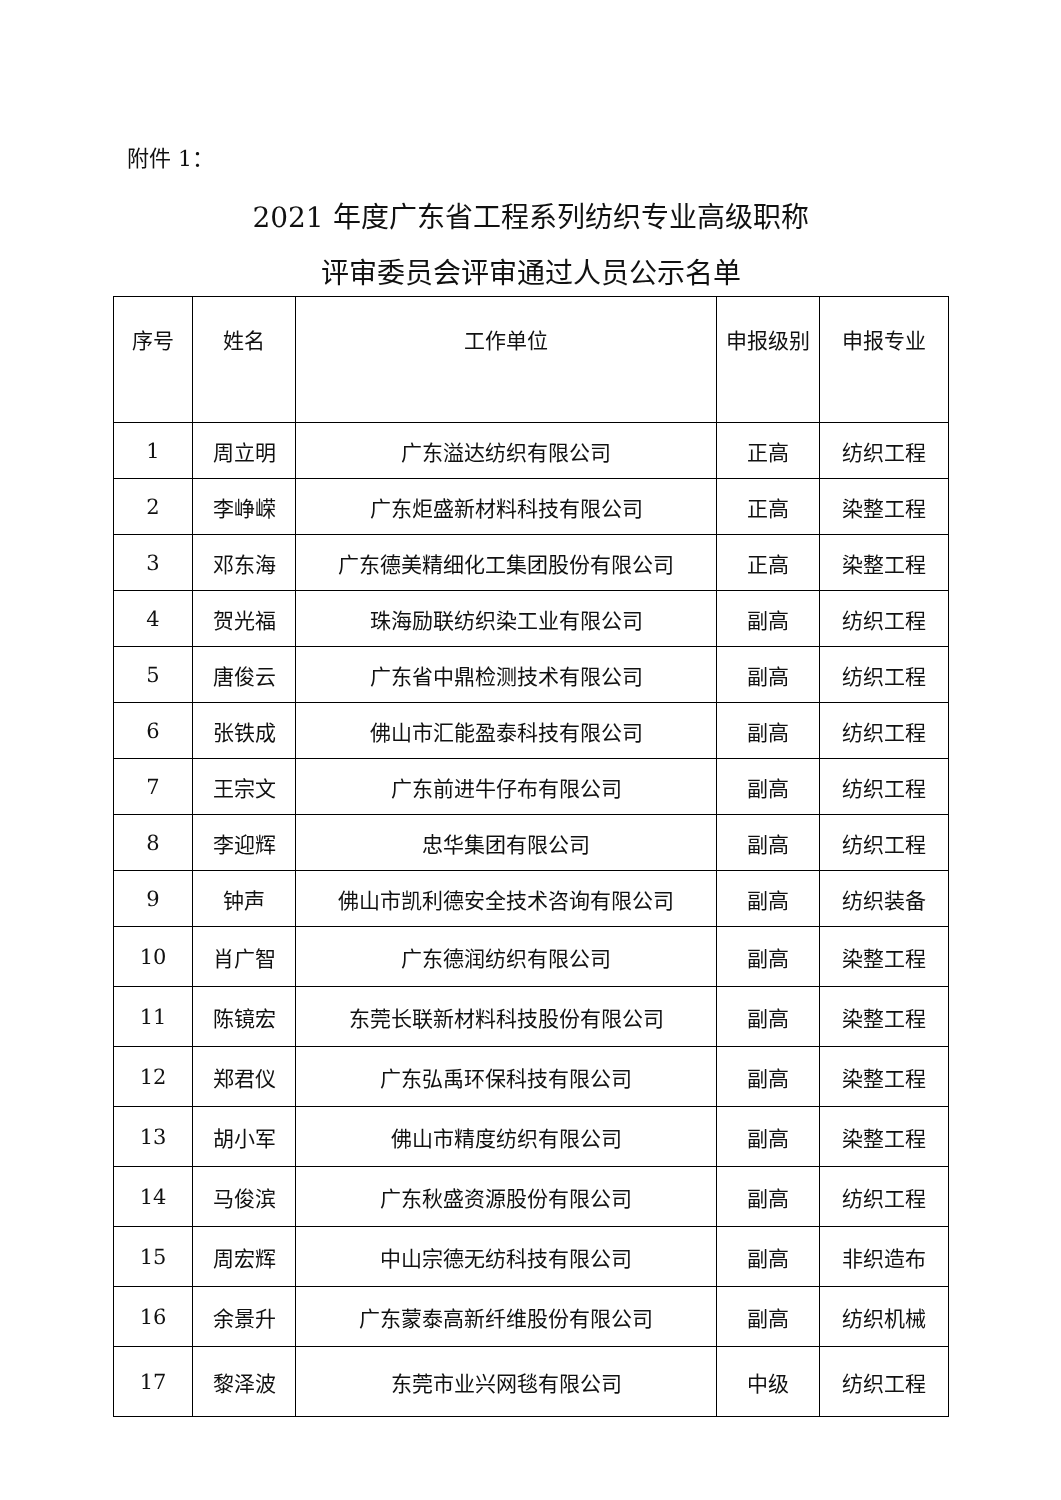附件 1：
2021 年度广东省工程系列纺织专业高级职称
评审委员会评审通过人员公示名单
| 序号 | 姓名 | 工作单位 | 申报级别 | 申报专业 |
| --- | --- | --- | --- | --- |
| 1 | 周立明 | 广东溢达纺织有限公司 | 正高 | 纺织工程 |
| 2 | 李峥嵘 | 广东炬盛新材料科技有限公司 | 正高 | 染整工程 |
| 3 | 邓东海 | 广东德美精细化工集团股份有限公司 | 正高 | 染整工程 |
| 4 | 贺光福 | 珠海励联纺织染工业有限公司 | 副高 | 纺织工程 |
| 5 | 唐俊云 | 广东省中鼎检测技术有限公司 | 副高 | 纺织工程 |
| 6 | 张铁成 | 佛山市汇能盈泰科技有限公司 | 副高 | 纺织工程 |
| 7 | 王宗文 | 广东前进牛仔布有限公司 | 副高 | 纺织工程 |
| 8 | 李迎辉 | 忠华集团有限公司 | 副高 | 纺织工程 |
| 9 | 钟声 | 佛山市凯利德安全技术咨询有限公司 | 副高 | 纺织装备 |
| 10 | 肖广智 | 广东德润纺织有限公司 | 副高 | 染整工程 |
| 11 | 陈镜宏 | 东莞长联新材料科技股份有限公司 | 副高 | 染整工程 |
| 12 | 郑君仪 | 广东弘禹环保科技有限公司 | 副高 | 染整工程 |
| 13 | 胡小军 | 佛山市精度纺织有限公司 | 副高 | 染整工程 |
| 14 | 马俊滨 | 广东秋盛资源股份有限公司 | 副高 | 纺织工程 |
| 15 | 周宏辉 | 中山宗德无纺科技有限公司 | 副高 | 非织造布 |
| 16 | 余景升 | 广东蒙泰高新纤维股份有限公司 | 副高 | 纺织机械 |
| 17 | 黎泽波 | 东莞市业兴网毯有限公司 | 中级 | 纺织工程 |